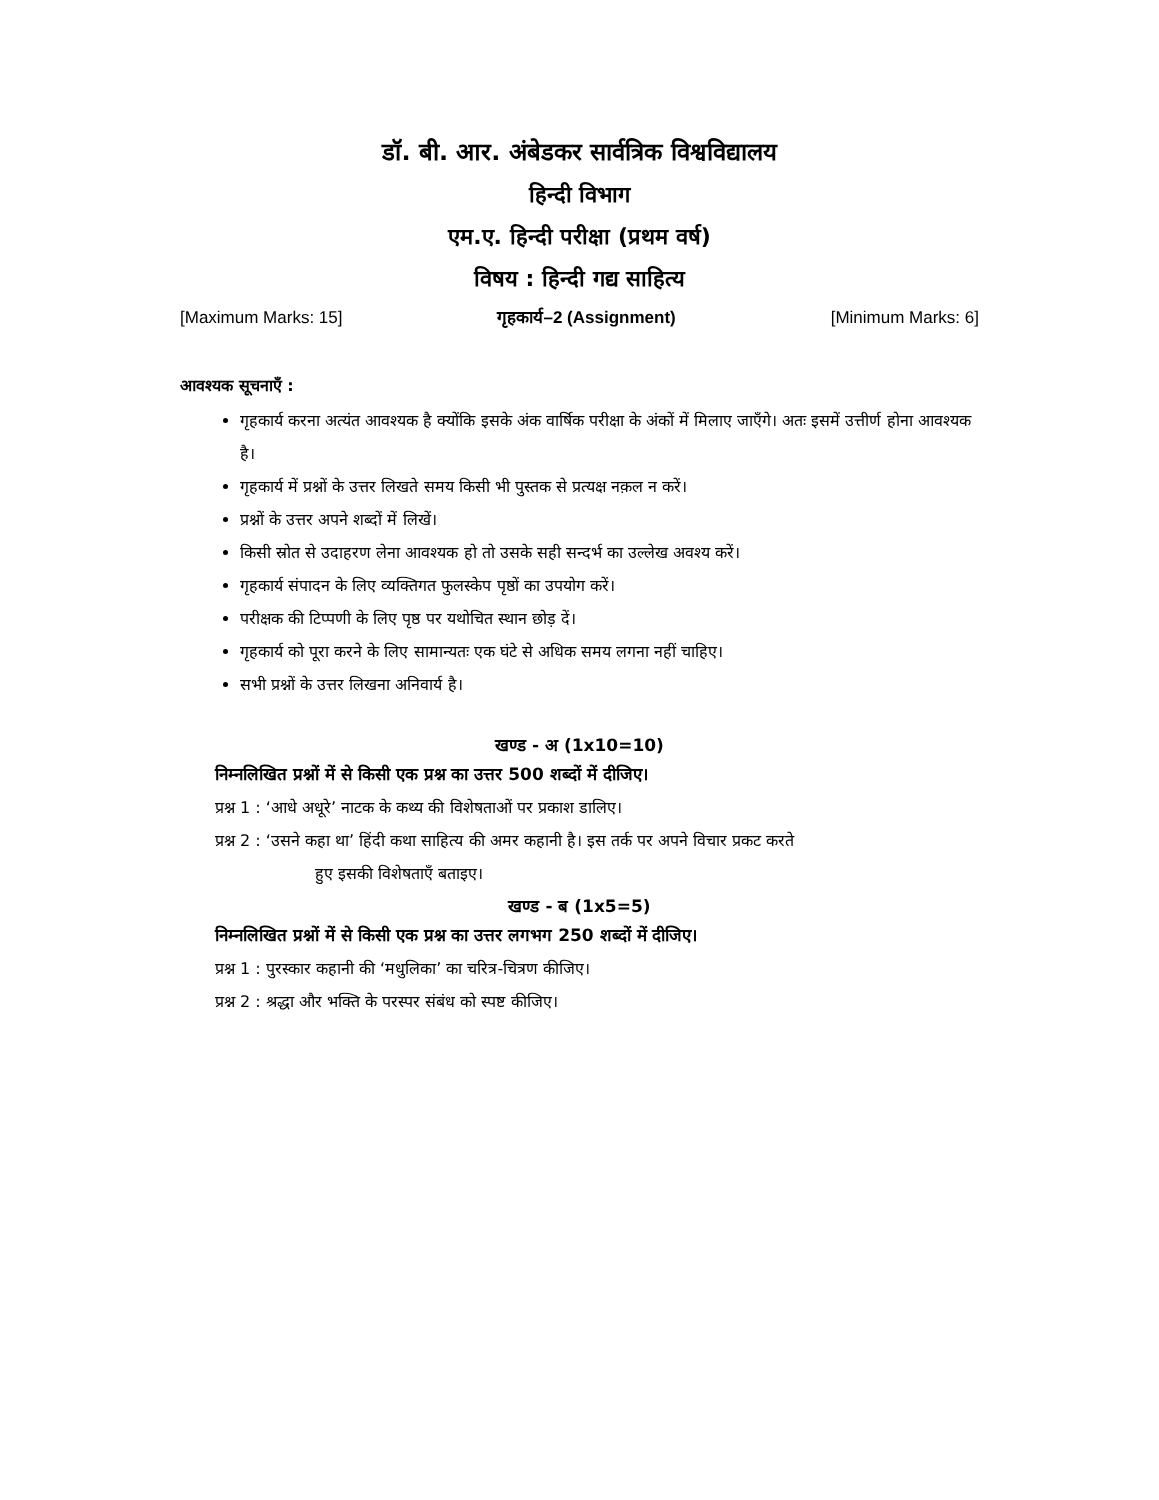डॉ. बी. आर. अंबेडकर सार्वत्रिक विश्वविद्यालय
हिन्दी विभाग
एम.ए. हिन्दी परीक्षा (प्रथम वर्ष)
विषय : हिन्दी गद्य साहित्य
[Maximum Marks: 15] गृहकार्य–2 (Assignment) [Minimum Marks: 6]
आवश्यक सूचनाएँ :
गृहकार्य करना अत्यंत आवश्यक है क्योंकि इसके अंक वार्षिक परीक्षा के अंकों में मिलाए जाएँगे। अतः इसमें उत्तीर्ण होना आवश्यक है।
गृहकार्य में प्रश्नों के उत्तर लिखते समय किसी भी पुस्तक से प्रत्यक्ष नक़ल न करें।
प्रश्नों के उत्तर अपने शब्दों में लिखें।
किसी स्रोत से उदाहरण लेना आवश्यक हो तो उसके सही सन्दर्भ का उल्लेख अवश्य करें।
गृहकार्य संपादन के लिए व्यक्तिगत फुलस्केप पृष्ठों का उपयोग करें।
परीक्षक की टिप्पणी के लिए पृष्ठ पर यथोचित स्थान छोड़ दें।
गृहकार्य को पूरा करने के लिए सामान्यतः एक घंटे से अधिक समय लगना नहीं चाहिए।
सभी प्रश्नों के उत्तर लिखना अनिवार्य है।
खण्ड - अ (1x10=10)
निम्नलिखित प्रश्नों में से किसी एक प्रश्न का उत्तर 500 शब्दों में दीजिए।
प्रश्न 1 : ‘आधे अधूरे’ नाटक के कथ्य की विशेषताओं पर प्रकाश डालिए।
प्रश्न 2 : ‘उसने कहा था’ हिंदी कथा साहित्य की अमर कहानी है। इस तर्क पर अपने विचार प्रकट करते
हुए इसकी विशेषताएँ बताइए।
खण्ड - ब (1x5=5)
निम्नलिखित प्रश्नों में से किसी एक प्रश्न का उत्तर लगभग 250 शब्दों में दीजिए।
प्रश्न 1 : पुरस्कार कहानी की ‘मधुलिका’ का चरित्र-चित्रण कीजिए।
प्रश्न 2 : श्रद्धा और भक्ति के परस्पर संबंध को स्पष्ट कीजिए।